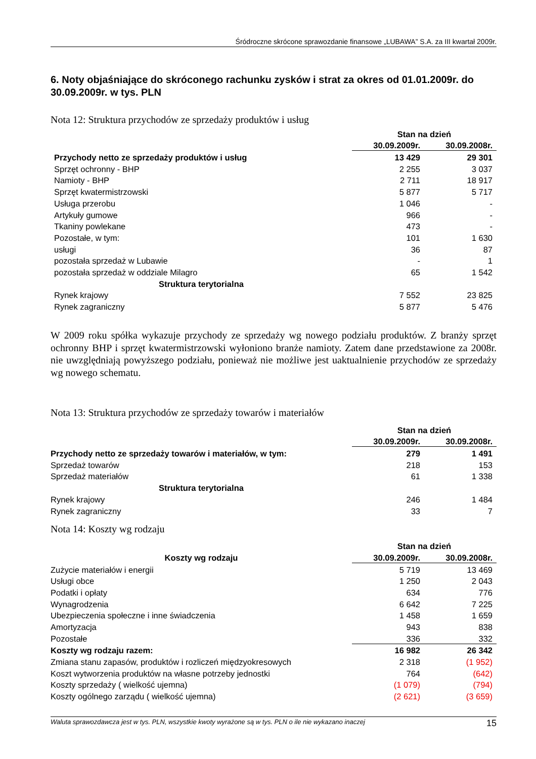Śródroczne skrócone sprawozdanie finansowe „LUBAWA” S.A. za III kwartał 2009r.
6. Noty objaśniające do skróconego rachunku zysków i strat za okres od 01.01.2009r. do 30.09.2009r. w tys. PLN
Nota 12: Struktura przychodów ze sprzedaży produktów i usług
| | Stan na dzień | |
| --- | --- | --- |
| | 30.09.2009r. | 30.09.2008r. |
| Przychody netto ze sprzedaży produktów i usług | 13 429 | 29 301 |
| Sprzęt ochronny - BHP | 2 255 | 3 037 |
| Namioty - BHP | 2 711 | 18 917 |
| Sprzęt kwatermistrzowski | 5 877 | 5 717 |
| Usługa przerobu | 1 046 | - |
| Artykuły gumowe | 966 | - |
| Tkaniny powlekane | 473 | - |
| Pozostałe, w tym: | 101 | 1 630 |
| usługi | 36 | 87 |
| pozostała sprzedaż w Lubawie | - | 1 |
| pozostała sprzedaż w oddziale Milagro | 65 | 1 542 |
| Struktura terytorialna | | |
| Rynek krajowy | 7 552 | 23 825 |
| Rynek zagraniczny | 5 877 | 5 476 |
W 2009 roku spółka wykazuje przychody ze sprzedaży wg nowego podziału produktów. Z branży sprzęt ochronny BHP i sprzęt kwatermistrzowski wyłoniono branże namioty. Zatem dane przedstawione za 2008r. nie uwzględniają powyższego podziału, ponieważ nie możliwe jest uaktualnienie przychodów ze sprzedaży wg nowego schematu.
Nota 13: Struktura przychodów ze sprzedaży towarów i materiałów
| | Stan na dzień | |
| --- | --- | --- |
| | 30.09.2009r. | 30.09.2008r. |
| Przychody netto ze sprzedaży towarów i materiałów, w tym: | 279 | 1 491 |
| Sprzedaż towarów | 218 | 153 |
| Sprzedaż materiałów | 61 | 1 338 |
| Struktura terytorialna | | |
| Rynek krajowy | 246 | 1 484 |
| Rynek zagraniczny | 33 | 7 |
Nota 14: Koszty wg rodzaju
| | Stan na dzień | |
| --- | --- | --- |
| Koszty wg rodzaju | 30.09.2009r. | 30.09.2008r. |
| Zużycie materiałów i energii | 5 719 | 13 469 |
| Usługi obce | 1 250 | 2 043 |
| Podatki i opłaty | 634 | 776 |
| Wynagrodzenia | 6 642 | 7 225 |
| Ubezpieczenia społeczne i inne świadczenia | 1 458 | 1 659 |
| Amortyzacja | 943 | 838 |
| Pozostałe | 336 | 332 |
| Koszty wg rodzaju razem: | 16 982 | 26 342 |
| Zmiana stanu zapasów, produktów i rozliczeń międzyokresowych | 2 318 | (1 952) |
| Koszt wytworzenia produktów na własne potrzeby jednostki | 764 | (642) |
| Koszty sprzedaży ( wielkość ujemna) | (1 079) | (794) |
| Koszty ogólnego zarządu ( wielkość ujemna) | (2 621) | (3 659) |
Waluta sprawozdawcza jest w tys. PLN, wszystkie kwoty wyrażone są w tys. PLN o ile nie wykazano inaczej 15